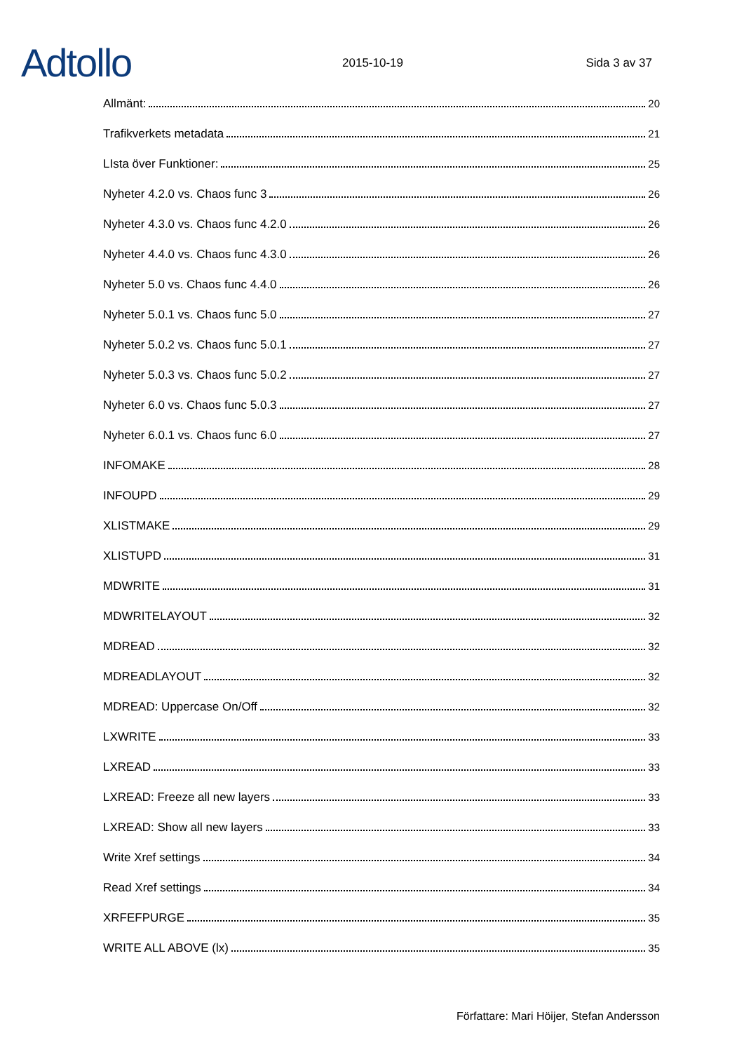Adtollo
2015-10-19
Sida 3 av 37
Allmänt: 20
Trafikverkets metadata 21
LIsta över Funktioner: 25
Nyheter 4.2.0 vs. Chaos func 3 26
Nyheter 4.3.0 vs. Chaos func 4.2.0 26
Nyheter 4.4.0 vs. Chaos func 4.3.0 26
Nyheter 5.0 vs. Chaos func 4.4.0 26
Nyheter 5.0.1 vs. Chaos func 5.0 27
Nyheter 5.0.2 vs. Chaos func 5.0.1 27
Nyheter 5.0.3 vs. Chaos func 5.0.2 27
Nyheter 6.0 vs. Chaos func 5.0.3 27
Nyheter 6.0.1 vs. Chaos func 6.0 27
INFOMAKE 28
INFOUPD 29
XLISTMAKE 29
XLISTUPD 31
MDWRITE 31
MDWRITELAYOUT 32
MDREAD 32
MDREADLAYOUT 32
MDREAD: Uppercase On/Off 32
LXWRITE 33
LXREAD 33
LXREAD: Freeze all new layers 33
LXREAD: Show all new layers 33
Write Xref settings 34
Read Xref settings 34
XRFEFPURGE 35
WRITE ALL ABOVE (lx) 35
Författare: Mari Höijer, Stefan Andersson